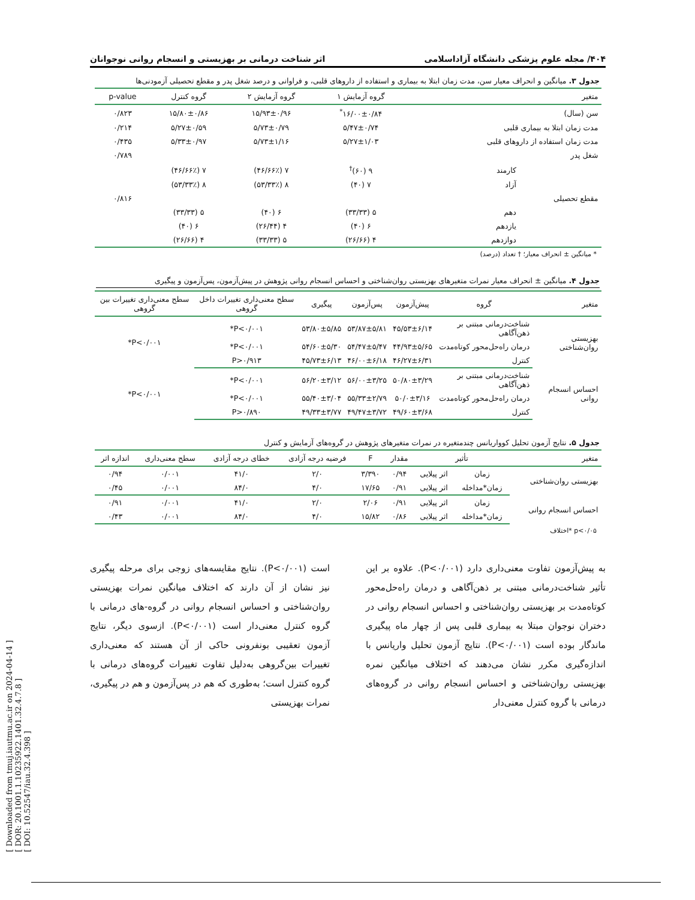[ Downloaded from tmuj.iautmu.ac.ir on 2024-04-14 ]
[ DOR: 20.1001.1.10235922.1401.32.4.7.8 ]
[ DOI: 10.52547/iau.32.4.398 ]
۴۰۴/ مجله علوم پزشکی دانشگاه آزاداسلامی اثر شناخت درمانی بر بهزیستی و انسجام روانی نوجوانان
جدول ۳. میانگین و انحراف معیار سن، مدت زمان ابتلا به بیماری و استفاده از داروهای قلبی، و فراوانی و درصد شغل پدر و مقطع تحصیلی آزمودنی‌ها
| متغیر | | گروه آزمایش ۱ | گروه آزمایش ۲ | گروه کنترل | p-value |
| --- | --- | --- | --- | --- | --- |
| سن (سال) | | ۱۶/۰۰±۰/۸۴<sup>*</sup> | ۱۵/۹۳±۰/۹۶ | ۱۵/۸۰±۰/۸۶ | ۰/۸۲۳ |
| مدت زمان ابتلا به بیماری قلبی | | ۵/۴۷±۰/۷۴ | ۵/۷۳±۰/۷۹ | ۵/۲۷±۰/۵۹ | ۰/۲۱۴ |
| مدت زمان استفاده از داروهای قلبی | | ۵/۲۷±۱/۰۳ | ۵/۷۳±۱/۱۶ | ۵/۳۳±۰/۹۷ | ۰/۴۳۵ |
| شغل پدر | | | | | ۰/۷۸۹ |
| | کارمند | ۹ (۶۰)<sup>†</sup> | ۷ (۴۶/۶۶٪) | ۷ (۴۶/۶۶٪) | |
| | آزاد | ۷ (۴۰) | ۸ (۵۳/۳۳٪) | ۸ (۵۳/۳۳٪) | |
| مقطع تحصیلی | | | | | ۰/۸۱۶ |
| | دهم | ۵ (۳۳/۳۳) | ۶ (۴۰) | ۵ (۳۳/۳۳) | |
| | یازدهم | ۶ (۴۰) | ۴ (۲۶/۴۴) | ۶ (۴۰) | |
| | دوازدهم | ۴ (۲۶/۶۶) | ۵ (۳۳/۳۳) | ۴ (۲۶/۶۶) | |
* میانگین ± انحراف معیار؛ † تعداد (درصد)
جدول ۴. میانگین ± انحراف معیار نمرات متغیرهای بهزیستی روان‌شناختی و احساس انسجام روانی پژوهش در پیش‌آزمون، پس‌آزمون و پیگیری
| متغیر | گروه | پیش‌آزمون | پس‌آزمون | پیگیری | سطح معنی‌داری تغییرات داخل گروهی | سطح معنی‌داری تغییرات بین گروهی |
| --- | --- | --- | --- | --- | --- | --- |
| بهزیستی روان‌شناختی | شناخت‌درمانی مبتنی بر ذهن‌آگاهی | ۴۵/۵۳±۶/۱۴ | ۵۳/۸۷±۵/۸۱ | ۵۳/۸۰±۵/۸۵ | P<۰/۰۰۱* | P<۰/۰۰۱* |
| | درمان راه‌حل‌محور کوتاه‌مدت | ۴۴/۹۳±۵/۶۵ | ۵۴/۴۷±۵/۴۷ | ۵۴/۶۰±۵/۳۰ | P<۰/۰۰۱* | |
| | کنترل | ۴۶/۲۷±۶/۳۱ | ۴۶/۰۰±۶/۱۸ | ۴۵/۷۳±۶/۱۳ | P>۰/۹۱۳ | |
| احساس انسجام روانی | شناخت‌درمانی مبتنی بر ذهن‌آگاهی | ۵۰/۸۰±۳/۲۹ | ۵۶/۰۰±۳/۲۵ | ۵۶/۲۰±۳/۱۲ | P<۰/۰۰۱* | P<۰/۰۰۱* |
| | درمان راه‌حل‌محور کوتاه‌مدت | ۵۰/۰±۳/۱۶ | ۵۵/۳۳±۲/۷۹ | ۵۵/۴۰±۳/۰۴ | P<۰/۰۰۱* | |
| | کنترل | ۴۹/۶۰±۳/۶۸ | ۴۹/۴۷±۳/۷۲ | ۴۹/۳۳±۳/۷۷ | P>۰/۸۹۰ | |
جدول ۵. نتایج آزمون تحلیل کوواریانس چندمتغیره در نمرات متغیرهای پژوهش در گروه‌های آزمایش و کنترل
| متغیر | تأثیر | | مقدار | F | فرضیه درجه آزادی | خطای درجه آزادی | سطح معنی‌داری | اندازه اثر |
| --- | --- | --- | --- | --- | --- | --- | --- | --- |
| بهزیستی روان‌شناختی | زمان | اثر پیلایی | ۰/۹۴ | ۳/۳۹۰ | ۲/۰ | ۴۱/۰ | ۰/۰۰۱ | ۰/۹۴ |
| | زمان*مداخله | اثر پیلایی | ۰/۹۱ | ۱۷/۶۵ | ۴/۰ | ۸۴/۰ | ۰/۰۰۱ | ۰/۴۵ |
| احساس انسجام روانی | زمان | اثر پیلایی | ۰/۹۱ | ۲/۰۶ | ۲/۰ | ۴۱/۰ | ۰/۰۰۱ | ۰/۹۱ |
| | زمان*مداخله | اثر پیلایی | ۰/۸۶ | ۱۵/۸۲ | ۴/۰ | ۸۴/۰ | ۰/۰۰۱ | ۰/۴۳ |
p<۰/۰۵ *اختلاف
به پیش‌آزمون تفاوت معنی‌داری دارد (P<۰/۰۰۱). علاوه بر این تأثیر شناخت‌درمانی مبتنی بر ذهن‌آگاهی و درمان راه‌حل‌محور کوتاه‌مدت بر بهزیستی روان‌شناختی و احساس انسجام روانی در دختران نوجوان مبتلا به بیماری قلبی پس از چهار ماه پیگیری ماندگار بوده است (P<۰/۰۰۱). نتایج آزمون تحلیل واریانس با اندازه‌گیری مکرر نشان می‌دهند که اختلاف میانگین نمره بهزیستی روان‌شناختی و احساس انسجام روانی در گروه‌های درمانی با گروه کنترل معنی‌دار
است (P<۰/۰۰۱). نتایج مقایسه‌های زوجی برای مرحله پیگیری نیز نشان از آن دارند که اختلاف میانگین نمرات بهزیستی روان‌شناختی و احساس انسجام روانی در گروه-های درمانی با گروه کنترل معنی‌دار است (P<۰/۰۰۱). ازسوی دیگر، نتایج آزمون تعقیبی بونفرونی حاکی از آن هستند که معنی‌داری تغییرات بین‌گروهی به‌دلیل تفاوت تغییرات گروه‌های درمانی با گروه کنترل است؛ به‌طوری که هم در پس‌آزمون و هم در پیگیری، نمرات بهزیستی